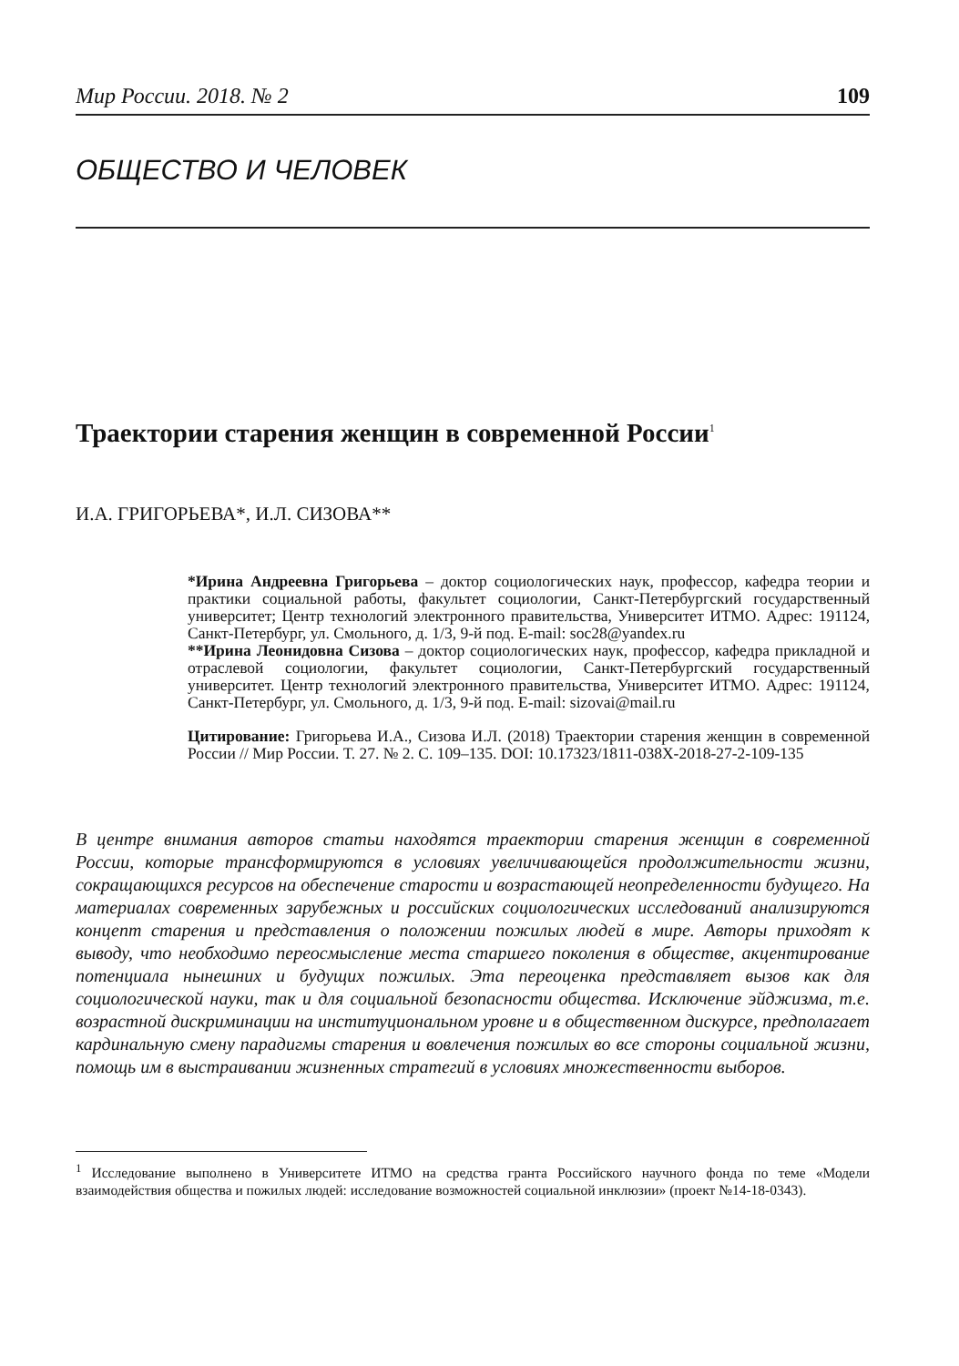Мир России. 2018. № 2 109
ОБЩЕСТВО И ЧЕЛОВЕК
Траектории старения женщин в современной России<sup>1</sup>
И.А. ГРИГОРЬЕВА*, И.Л. СИЗОВА**
*Ирина Андреевна Григорьева – доктор социологических наук, профессор, кафедра теории и практики социальной работы, факультет социологии, Санкт-Петербургский государственный университет; Центр технологий электронного правительства, Университет ИТМО. Адрес: 191124, Санкт-Петербург, ул. Смольного, д. 1/3, 9-й под. E-mail: soc28@yandex.ru
**Ирина Леонидовна Сизова – доктор социологических наук, профессор, кафедра прикладной и отраслевой социологии, факультет социологии, Санкт-Петербургский государственный университет. Центр технологий электронного правительства, Университет ИТМО. Адрес: 191124, Санкт-Петербург, ул. Смольного, д. 1/3, 9-й под. E-mail: sizovai@mail.ru
Цитирование: Григорьева И.А., Сизова И.Л. (2018) Траектории старения женщин в современной России // Мир России. Т. 27. № 2. С. 109–135. DOI: 10.17323/1811-038X-2018-27-2-109-135
В центре внимания авторов статьи находятся траектории старения женщин в современной России, которые трансформируются в условиях увеличивающейся продолжительности жизни, сокращающихся ресурсов на обеспечение старости и возрастающей неопределенности будущего. На материалах современных зарубежных и российских социологических исследований анализируются концепт старения и представления о положении пожилых людей в мире. Авторы приходят к выводу, что необходимо переосмысление места старшего поколения в обществе, акцентирование потенциала нынешних и будущих пожилых. Эта переоценка представляет вызов как для социологической науки, так и для социальной безопасности общества. Исключение эйджизма, т.е. возрастной дискриминации на институциональном уровне и в общественном дискурсе, предполагает кардинальную смену парадигмы старения и вовлечения пожилых во все стороны социальной жизни, помощь им в выстраивании жизненных стратегий в условиях множественности выборов.
<sup>1</sup> Исследование выполнено в Университете ИТМО на средства гранта Российского научного фонда по теме «Модели взаимодействия общества и пожилых людей: исследование возможностей социальной инклюзии» (проект №14-18-0343).